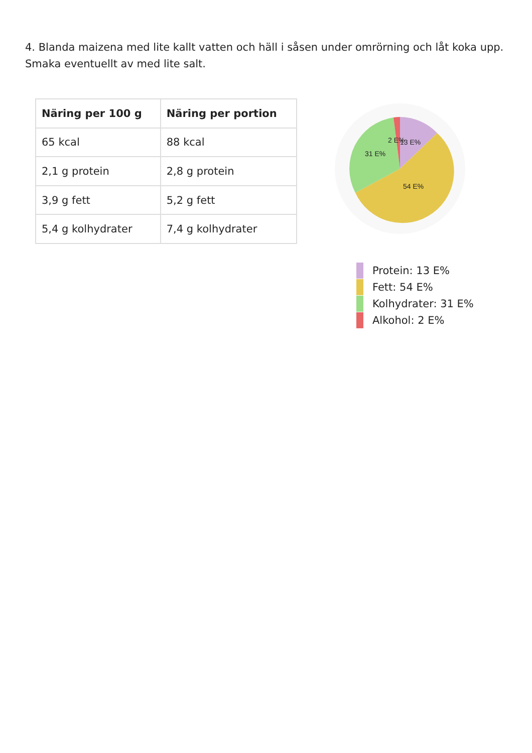4. Blanda maizena med lite kallt vatten och häll i såsen under omrörning och låt koka upp. Smaka eventuellt av med lite salt.
| Näring per 100 g | Näring per portion |
| --- | --- |
| 65 kcal | 88 kcal |
| 2,1 g protein | 2,8 g protein |
| 3,9 g fett | 5,2 g fett |
| 5,4 g kolhydrater | 7,4 g kolhydrater |
2 E%
13 E%
31 E%
54 E%
Protein: 13 E%
Fett: 54 E%
Kolhydrater: 31 E%
Alkohol: 2 E%